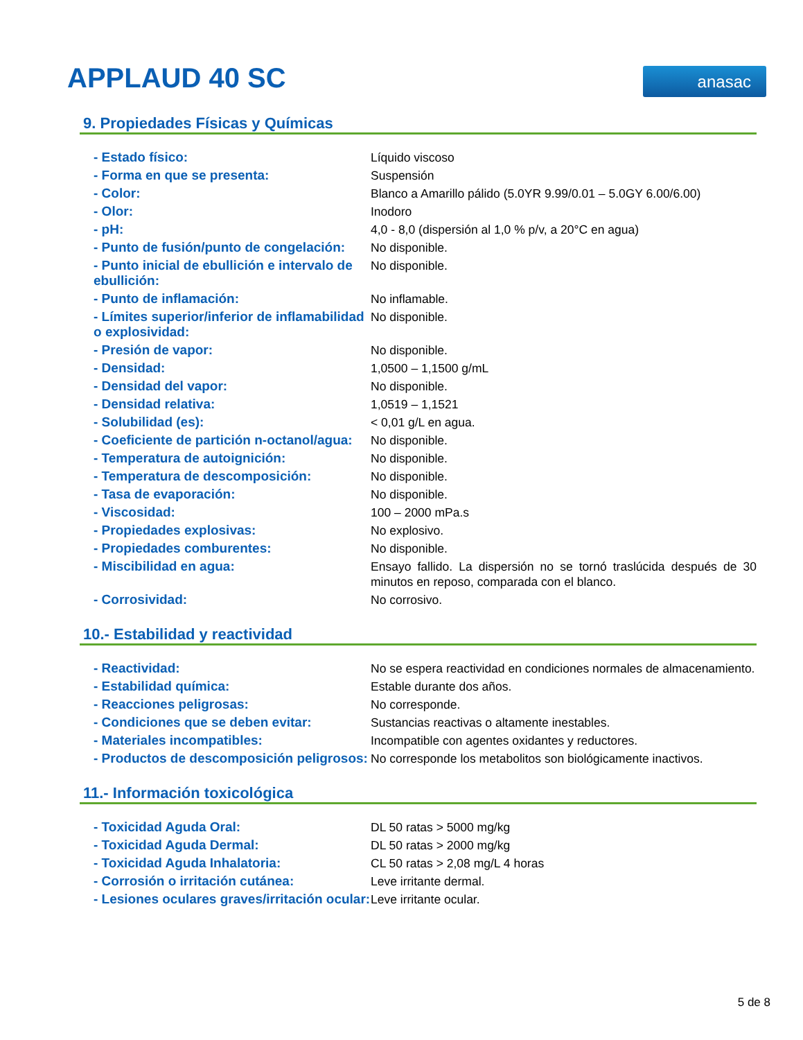APPLAUD 40 SC anasac
9. Propiedades Físicas y Químicas
| - Estado físico: | Líquido viscoso |
| - Forma en que se presenta: | Suspensión |
| - Color: | Blanco a Amarillo pálido (5.0YR 9.99/0.01 – 5.0GY 6.00/6.00) |
| - Olor: | Inodoro |
| - pH: | 4,0 - 8,0 (dispersión al 1,0 % p/v, a 20°C en agua) |
| - Punto de fusión/punto de congelación: | No disponible. |
| - Punto inicial de ebullición e intervalo de ebullición: | No disponible. |
| - Punto de inflamación: | No inflamable. |
| - Límites superior/inferior de inflamabilidad o explosividad: | No disponible. |
| - Presión de vapor: | No disponible. |
| - Densidad: | 1,0500 – 1,1500 g/mL |
| - Densidad del vapor: | No disponible. |
| - Densidad relativa: | 1,0519 – 1,1521 |
| - Solubilidad (es): | < 0,01 g/L en agua. |
| - Coeficiente de partición n-octanol/agua: | No disponible. |
| - Temperatura de autoignición: | No disponible. |
| - Temperatura de descomposición: | No disponible. |
| - Tasa de evaporación: | No disponible. |
| - Viscosidad: | 100 – 2000 mPa.s |
| - Propiedades explosivas: | No explosivo. |
| - Propiedades comburentes: | No disponible. |
| - Miscibilidad en agua: | Ensayo fallido. La dispersión no se tornó traslúcida después de 30 minutos en reposo, comparada con el blanco. |
| - Corrosividad: | No corrosivo. |
10.- Estabilidad y reactividad
| - Reactividad: | No se espera reactividad en condiciones normales de almacenamiento. |
| - Estabilidad química: | Estable durante dos años. |
| - Reacciones peligrosas: | No corresponde. |
| - Condiciones que se deben evitar: | Sustancias reactivas o altamente inestables. |
| - Materiales incompatibles: | Incompatible con agentes oxidantes y reductores. |
| - Productos de descomposición peligrosos: | No corresponde los metabolitos son biológicamente inactivos. |
11.- Información toxicológica
| - Toxicidad Aguda Oral: | DL 50 ratas > 5000 mg/kg |
| - Toxicidad Aguda Dermal: | DL 50 ratas > 2000 mg/kg |
| - Toxicidad Aguda Inhalatoria: | CL 50 ratas > 2,08 mg/L 4 horas |
| - Corrosión o irritación cutánea: | Leve irritante dermal. |
| - Lesiones oculares graves/irritación ocular: | Leve irritante ocular. |
5 de 8